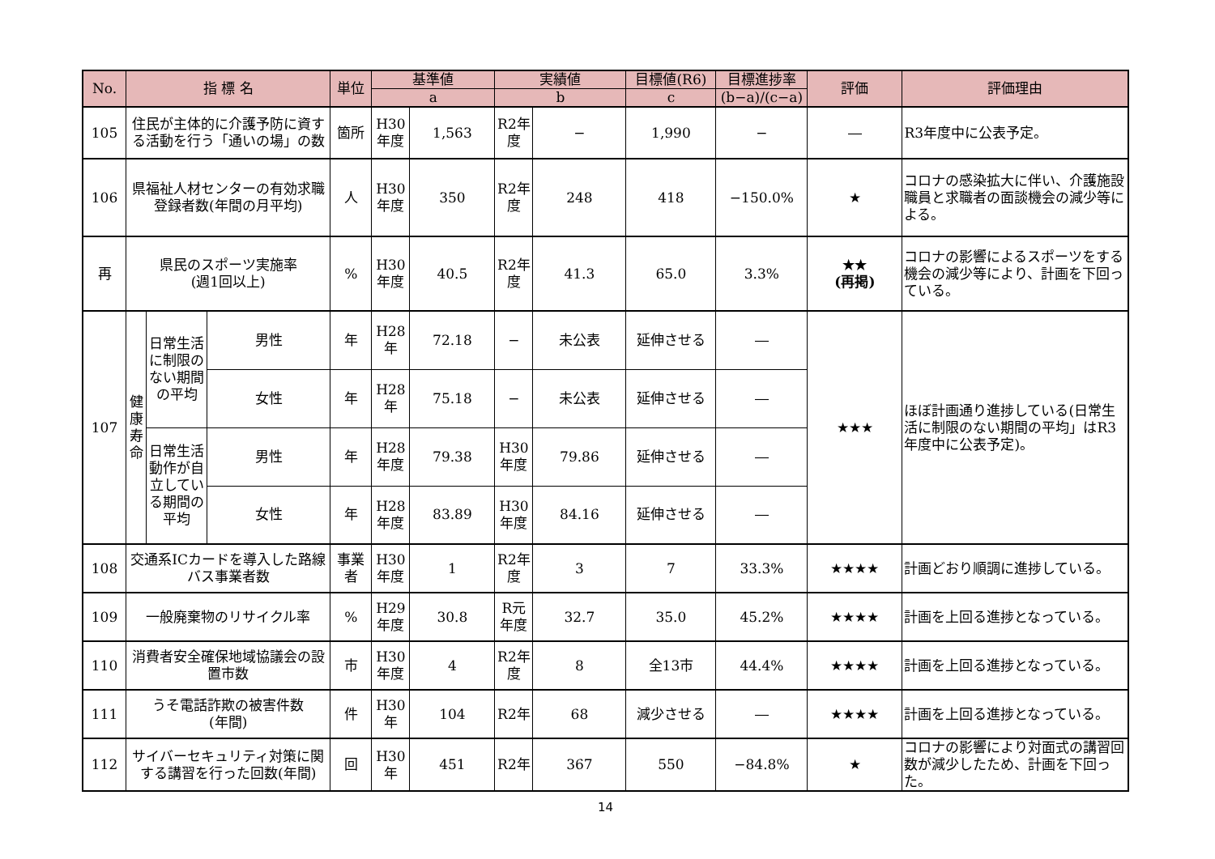| No. | 指 標 名 | | | 単位 | 基準値 | | 実績値 | | 目標値(R6) | 目標進捗率 | 評価 | 評価理由 |
| --- | --- | --- | --- | --- | --- | --- | --- | --- | --- | --- | --- | --- |
| | | | | | a | | b | | c | (b−a)/(c−a) | | |
| 105 | 住民が主体的に介護予防に資する活動を行う「通いの場」の数 | | | 箇所 | H30 年度 | 1,563 | R2年 度 | − | 1,990 | − | ― | R3年度中に公表予定。 |
| 106 | 県福祉人材センターの有効求職登録者数(年間の月平均) | | | 人 | H30 年度 | 350 | R2年 度 | 248 | 418 | −150.0% | ★ | コロナの感染拡大に伴い、介護施設職員と求職者の面談機会の減少等による。 |
| 再 | 県民のスポーツ実施率 (週1回以上) | | | % | H30 年度 | 40.5 | R2年 度 | 41.3 | 65.0 | 3.3% | ★★ (再掲) | コロナの影響によるスポーツをする機会の減少等により、計画を下回っている。 |
| 107 | 健康寿命 | 日常生活に制限のない期間の平均 | 男性 | 年 | H28 年 | 72.18 | − | 未公表 | 延伸させる | ― | ★★★ | ほぼ計画通り進捗している(日常生活に制限のない期間の平均」はR3年度中に公表予定)。 |
| | | | 女性 | 年 | H28 年 | 75.18 | − | 未公表 | 延伸させる | ― | | |
| | | 日常生活動作が自立している期間の平均 | 男性 | 年 | H28 年度 | 79.38 | H30 年度 | 79.86 | 延伸させる | ― | | |
| | | | 女性 | 年 | H28 年度 | 83.89 | H30 年度 | 84.16 | 延伸させる | ― | | |
| 108 | 交通系ICカードを導入した路線バス事業者数 | | | 事業者 | H30 年度 | 1 | R2年 度 | 3 | 7 | 33.3% | ★★★★ | 計画どおり順調に進捗している。 |
| 109 | 一般廃棄物のリサイクル率 | | | % | H29 年度 | 30.8 | R元 年度 | 32.7 | 35.0 | 45.2% | ★★★★ | 計画を上回る進捗となっている。 |
| 110 | 消費者安全確保地域協議会の設置市数 | | | 市 | H30 年度 | 4 | R2年 度 | 8 | 全13市 | 44.4% | ★★★★ | 計画を上回る進捗となっている。 |
| 111 | うそ電話詐欺の被害件数 (年間) | | | 件 | H30 年 | 104 | R2年 | 68 | 減少させる | ― | ★★★★ | 計画を上回る進捗となっている。 |
| 112 | サイバーセキュリティ対策に関する講習を行った回数(年間) | | | 回 | H30 年 | 451 | R2年 | 367 | 550 | −84.8% | ★ | コロナの影響により対面式の講習回数が減少したため、計画を下回った。 |
14